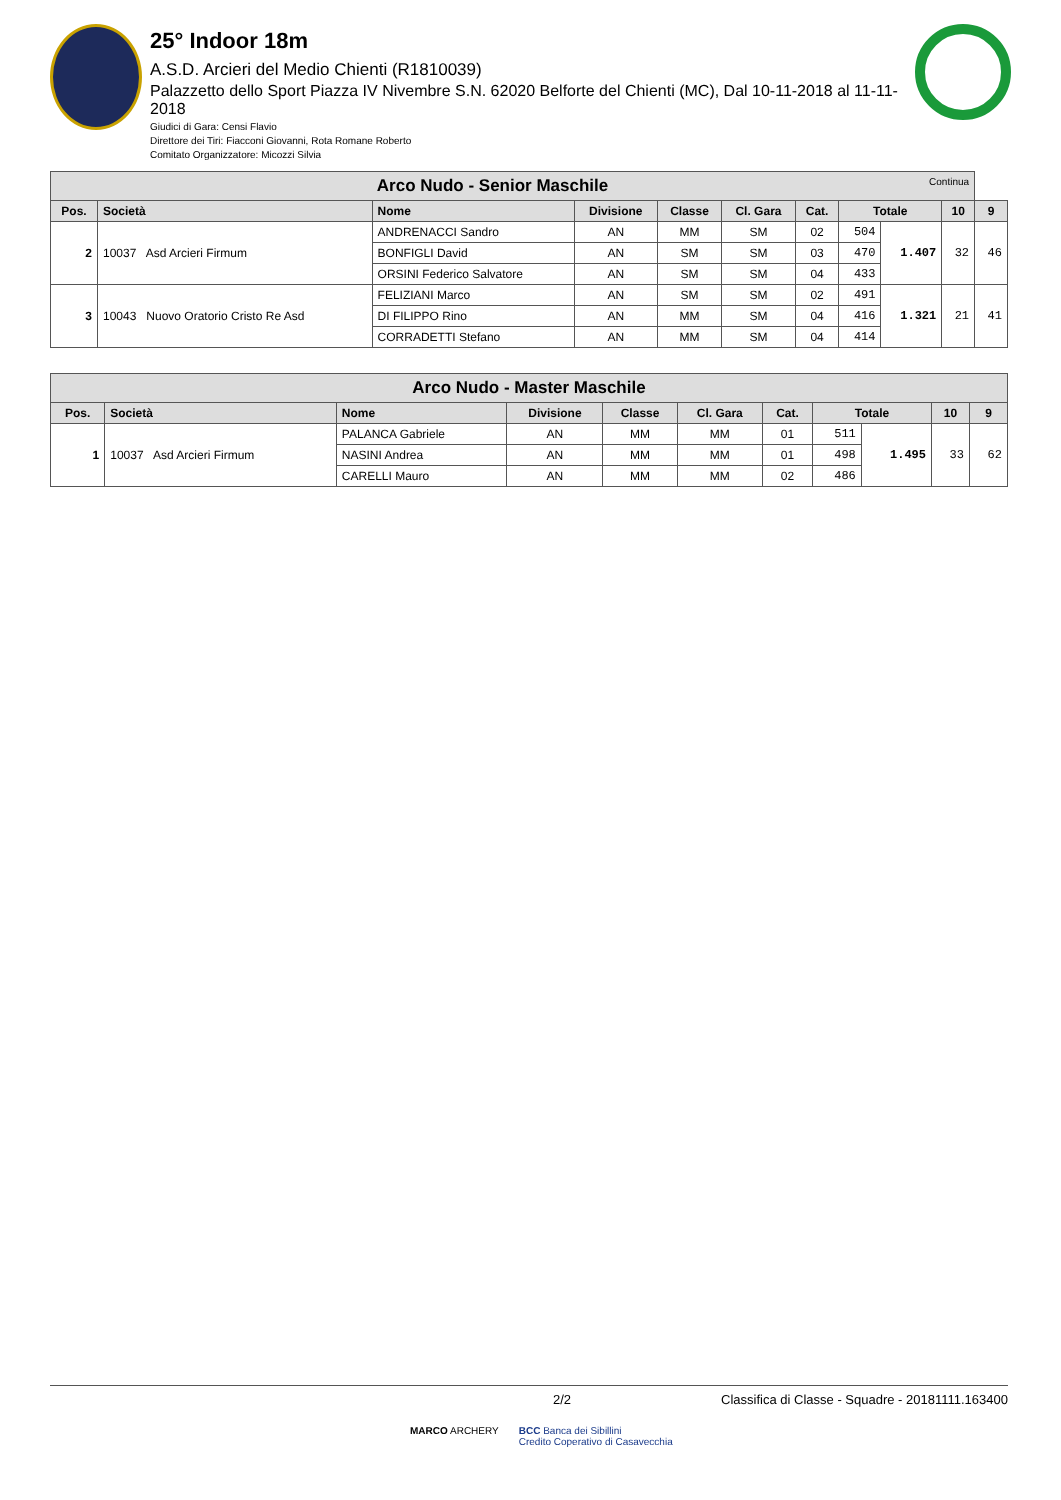25° Indoor 18m
A.S.D. Arcieri del Medio Chienti (R1810039)
Palazzetto dello Sport Piazza IV Nivembre S.N. 62020 Belforte del Chienti (MC), Dal 10-11-2018 al 11-11-2018
Giudici di Gara: Censi Flavio
Direttore dei Tiri: Fiacconi Giovanni, Rota Romane Roberto
Comitato Organizzatore: Micozzi Silvia
| Arco Nudo - Senior Maschile Continua | | | | | | | | | | |
| Pos. | Società | Nome | Divisione | Classe | Cl. Gara | Cat. | Totale | | 10 | 9 |
| 2 | 10037 Asd Arcieri Firmum | ANDRENACCI Sandro | AN | MM | SM | 02 | 504 | 1.407 | 32 | 46 |
| | | BONFIGLI David | AN | SM | SM | 03 | 470 | | | |
| | | ORSINI Federico Salvatore | AN | SM | SM | 04 | 433 | | | |
| 3 | 10043 Nuovo Oratorio Cristo Re Asd | FELIZIANI Marco | AN | SM | SM | 02 | 491 | 1.321 | 21 | 41 |
| | | DI FILIPPO Rino | AN | MM | SM | 04 | 416 | | | |
| | | CORRADETTI Stefano | AN | MM | SM | 04 | 414 | | | |
| Arco Nudo - Master Maschile | | | | | | | | | | |
| Pos. | Società | Nome | Divisione | Classe | Cl. Gara | Cat. | Totale | | 10 | 9 |
| 1 | 10037 Asd Arcieri Firmum | PALANCA Gabriele | AN | MM | MM | 01 | 511 | 1.495 | 33 | 62 |
| | | NASINI Andrea | AN | MM | MM | 01 | 498 | | | |
| | | CARELLI Mauro | AN | MM | MM | 02 | 486 | | | |
2/2 Classifica di Classe - Squadre - 20181111.163400
MARCO ARCHERY BCC Banca dei Sibillini
Credito Coperativo di Casavecchia